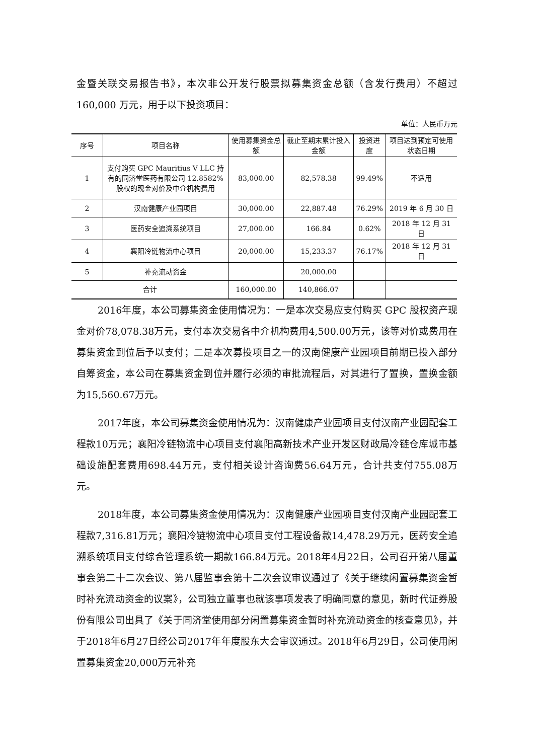金暨关联交易报告书》，本次非公开发行股票拟募集资金总额（含发行费用）不超过 160,000 万元，用于以下投资项目：
单位：人民币万元
| 序号 | 项目名称 | 使用募集资金总额 | 截止至期末累计投入金额 | 投资进度 | 项目达到预定可使用状态日期 |
| --- | --- | --- | --- | --- | --- |
| 1 | 支付购买 GPC Mauritius V LLC 持有的同济堂医药有限公司 12.8582%股权的现金对价及中介机构费用 | 83,000.00 | 82,578.38 | 99.49% | 不适用 |
| 2 | 汉南健康产业园项目 | 30,000.00 | 22,887.48 | 76.29% | 2019 年 6 月 30 日 |
| 3 | 医药安全追溯系统项目 | 27,000.00 | 166.84 | 0.62% | 2018 年 12 月 31 日 |
| 4 | 襄阳冷链物流中心项目 | 20,000.00 | 15,233.37 | 76.17% | 2018 年 12 月 31 日 |
| 5 | 补充流动资金 | | 20,000.00 | | |
| 合计 | | 160,000.00 | 140,866.07 | | |
2016年度，本公司募集资金使用情况为：一是本次交易应支付购买 GPC 股权资产现金对价78,078.38万元，支付本次交易各中介机构费用4,500.00万元，该等对价或费用在募集资金到位后予以支付；二是本次募投项目之一的汉南健康产业园项目前期已投入部分自筹资金，本公司在募集资金到位并履行必须的审批流程后，对其进行了置换，置换金额为15,560.67万元。
2017年度，本公司募集资金使用情况为：汉南健康产业园项目支付汉南产业园配套工程款10万元；襄阳冷链物流中心项目支付襄阳高新技术产业开发区财政局冷链仓库城市基础设施配套费用698.44万元，支付相关设计咨询费56.64万元，合计共支付755.08万元。
2018年度，本公司募集资金使用情况为：汉南健康产业园项目支付汉南产业园配套工程款7,316.81万元；襄阳冷链物流中心项目支付工程设备款14,478.29万元，医药安全追溯系统项目支付综合管理系统一期款166.84万元。2018年4月22日，公司召开第八届董事会第二十二次会议、第八届监事会第十二次会议审议通过了《关于继续闲置募集资金暂时补充流动资金的议案》，公司独立董事也就该事项发表了明确同意的意见，新时代证券股份有限公司出具了《关于同济堂使用部分闲置募集资金暂时补充流动资金的核查意见》，并于2018年6月27日经公司2017年年度股东大会审议通过。2018年6月29日，公司使用闲置募集资金20,000万元补充